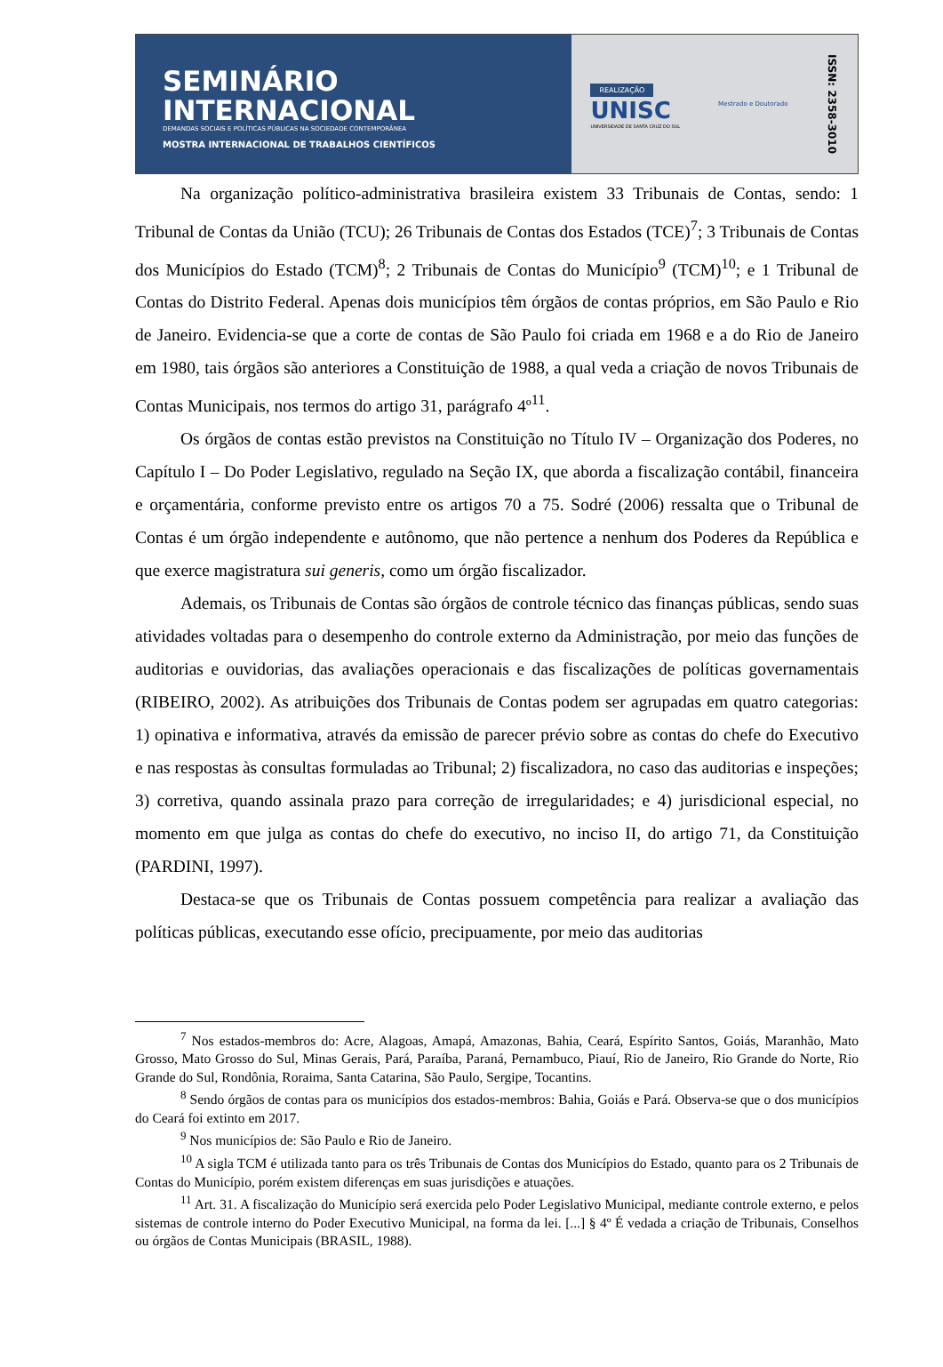SEMINÁRIO
INTERNACIONAL
DEMANDAS SOCIAIS E POLÍTICAS PÚBLICAS NA SOCIEDADE CONTEMPORÂNEA
MOSTRA INTERNACIONAL DE TRABALHOS CIENTÍFICOS
REALIZAÇÃO
UNISC
UNIVERSIDADE DE SANTA CRUZ DO SUL
Mestrado e Doutorado
ISSN: 2358-3010
Na organização político-administrativa brasileira existem 33 Tribunais de Contas, sendo: 1 Tribunal de Contas da União (TCU); 26 Tribunais de Contas dos Estados (TCE)<sup>7</sup>; 3 Tribunais de Contas dos Municípios do Estado (TCM)<sup>8</sup>; 2 Tribunais de Contas do Município<sup>9</sup> (TCM)<sup>10</sup>; e 1 Tribunal de Contas do Distrito Federal. Apenas dois municípios têm órgãos de contas próprios, em São Paulo e Rio de Janeiro. Evidencia-se que a corte de contas de São Paulo foi criada em 1968 e a do Rio de Janeiro em 1980, tais órgãos são anteriores a Constituição de 1988, a qual veda a criação de novos Tribunais de Contas Municipais, nos termos do artigo 31, parágrafo 4º<sup>11</sup>.
Os órgãos de contas estão previstos na Constituição no Título IV – Organização dos Poderes, no Capítulo I – Do Poder Legislativo, regulado na Seção IX, que aborda a fiscalização contábil, financeira e orçamentária, conforme previsto entre os artigos 70 a 75. Sodré (2006) ressalta que o Tribunal de Contas é um órgão independente e autônomo, que não pertence a nenhum dos Poderes da República e que exerce magistratura sui generis, como um órgão fiscalizador.
Ademais, os Tribunais de Contas são órgãos de controle técnico das finanças públicas, sendo suas atividades voltadas para o desempenho do controle externo da Administração, por meio das funções de auditorias e ouvidorias, das avaliações operacionais e das fiscalizações de políticas governamentais (RIBEIRO, 2002). As atribuições dos Tribunais de Contas podem ser agrupadas em quatro categorias: 1) opinativa e informativa, através da emissão de parecer prévio sobre as contas do chefe do Executivo e nas respostas às consultas formuladas ao Tribunal; 2) fiscalizadora, no caso das auditorias e inspeções; 3) corretiva, quando assinala prazo para correção de irregularidades; e 4) jurisdicional especial, no momento em que julga as contas do chefe do executivo, no inciso II, do artigo 71, da Constituição (PARDINI, 1997).
Destaca-se que os Tribunais de Contas possuem competência para realizar a avaliação das políticas públicas, executando esse ofício, precipuamente, por meio das auditorias
<sup>7</sup> Nos estados-membros do: Acre, Alagoas, Amapá, Amazonas, Bahia, Ceará, Espírito Santos, Goiás, Maranhão, Mato Grosso, Mato Grosso do Sul, Minas Gerais, Pará, Paraíba, Paraná, Pernambuco, Piauí, Rio de Janeiro, Rio Grande do Norte, Rio Grande do Sul, Rondônia, Roraima, Santa Catarina, São Paulo, Sergipe, Tocantins.
<sup>8</sup> Sendo órgãos de contas para os municípios dos estados-membros: Bahia, Goiás e Pará. Observa-se que o dos municípios do Ceará foi extinto em 2017.
<sup>9</sup> Nos municípios de: São Paulo e Rio de Janeiro.
<sup>10</sup> A sigla TCM é utilizada tanto para os três Tribunais de Contas dos Municípios do Estado, quanto para os 2 Tribunais de Contas do Município, porém existem diferenças em suas jurisdições e atuações.
<sup>11</sup> Art. 31. A fiscalização do Município será exercida pelo Poder Legislativo Municipal, mediante controle externo, e pelos sistemas de controle interno do Poder Executivo Municipal, na forma da lei. [...] § 4º É vedada a criação de Tribunais, Conselhos ou órgãos de Contas Municipais (BRASIL, 1988).